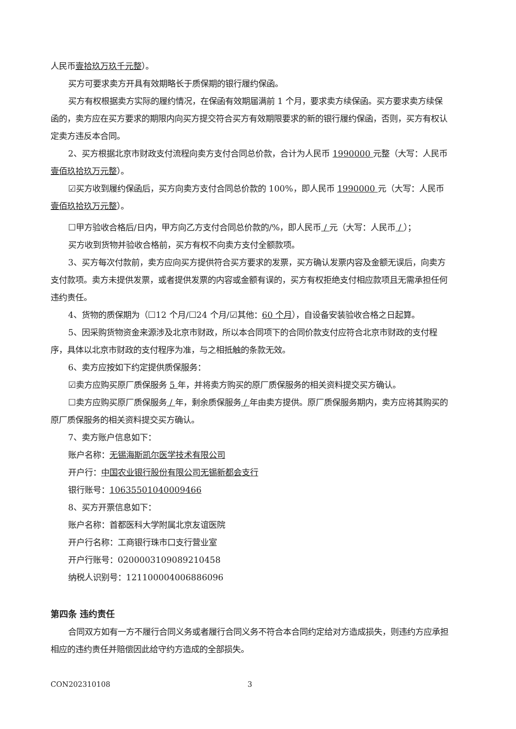人民币壹拾玖万玖千元整）。
买方可要求卖方开具有效期略长于质保期的银行履约保函。
买方有权根据卖方实际的履约情况，在保函有效期届满前 1 个月，要求卖方续保函。买方要求卖方续保函的，卖方应在买方要求的期限内向买方提交符合买方有效期限要求的新的银行履约保函，否则，买方有权认定卖方违反本合同。
2、买方根据北京市财政支付流程向卖方支付合同总价款，合计为人民币 1990000 元整（大写：人民币壹佰玖拾玖万元整）。
☑买方收到履约保函后，买方向卖方支付合同总价款的 100%，即人民币 1990000 元（大写：人民币壹佰玖拾玖万元整）。
☐甲方验收合格后/日内，甲方向乙方支付合同总价款的/%，即人民币 / 元（大写：人民币 / ）；
买方收到货物并验收合格前，买方有权不向卖方支付全额款项。
3、买方每次付款前，卖方应向买方提供符合买方要求的发票，买方确认发票内容及金额无误后，向卖方支付款项。卖方未提供发票，或者提供发票的内容或金额有误的，买方有权拒绝支付相应款项且无需承担任何违约责任。
4、货物的质保期为（☐12 个月/☐24 个月/☑其他：60 个月），自设备安装验收合格之日起算。
5、因采购货物资金来源涉及北京市财政，所以本合同项下的合同价款支付应符合北京市财政的支付程序，具体以北京市财政的支付程序为准，与之相抵触的条款无效。
6、卖方应按如下约定提供质保服务：
☑卖方应购买原厂质保服务 5 年，并将卖方购买的原厂质保服务的相关资料提交买方确认。
☐卖方应购买原厂质保服务 / 年，剩余质保服务 / 年由卖方提供。原厂质保服务期内，卖方应将其购买的原厂质保服务的相关资料提交买方确认。
7、卖方账户信息如下：
账户名称：无锡海斯凯尔医学技术有限公司
开户行：中国农业银行股份有限公司无锡新都会支行
银行账号：10635501040009466
8、买方开票信息如下：
账户名称：首都医科大学附属北京友谊医院
开户行名称：工商银行珠市口支行营业室
开户行账号：0200003109089210458
纳税人识别号：121100004006886096
第四条 违约责任
合同双方如有一方不履行合同义务或者履行合同义务不符合本合同约定给对方造成损失，则违约方应承担相应的违约责任并赔偿因此给守约方造成的全部损失。
CON202310108 3